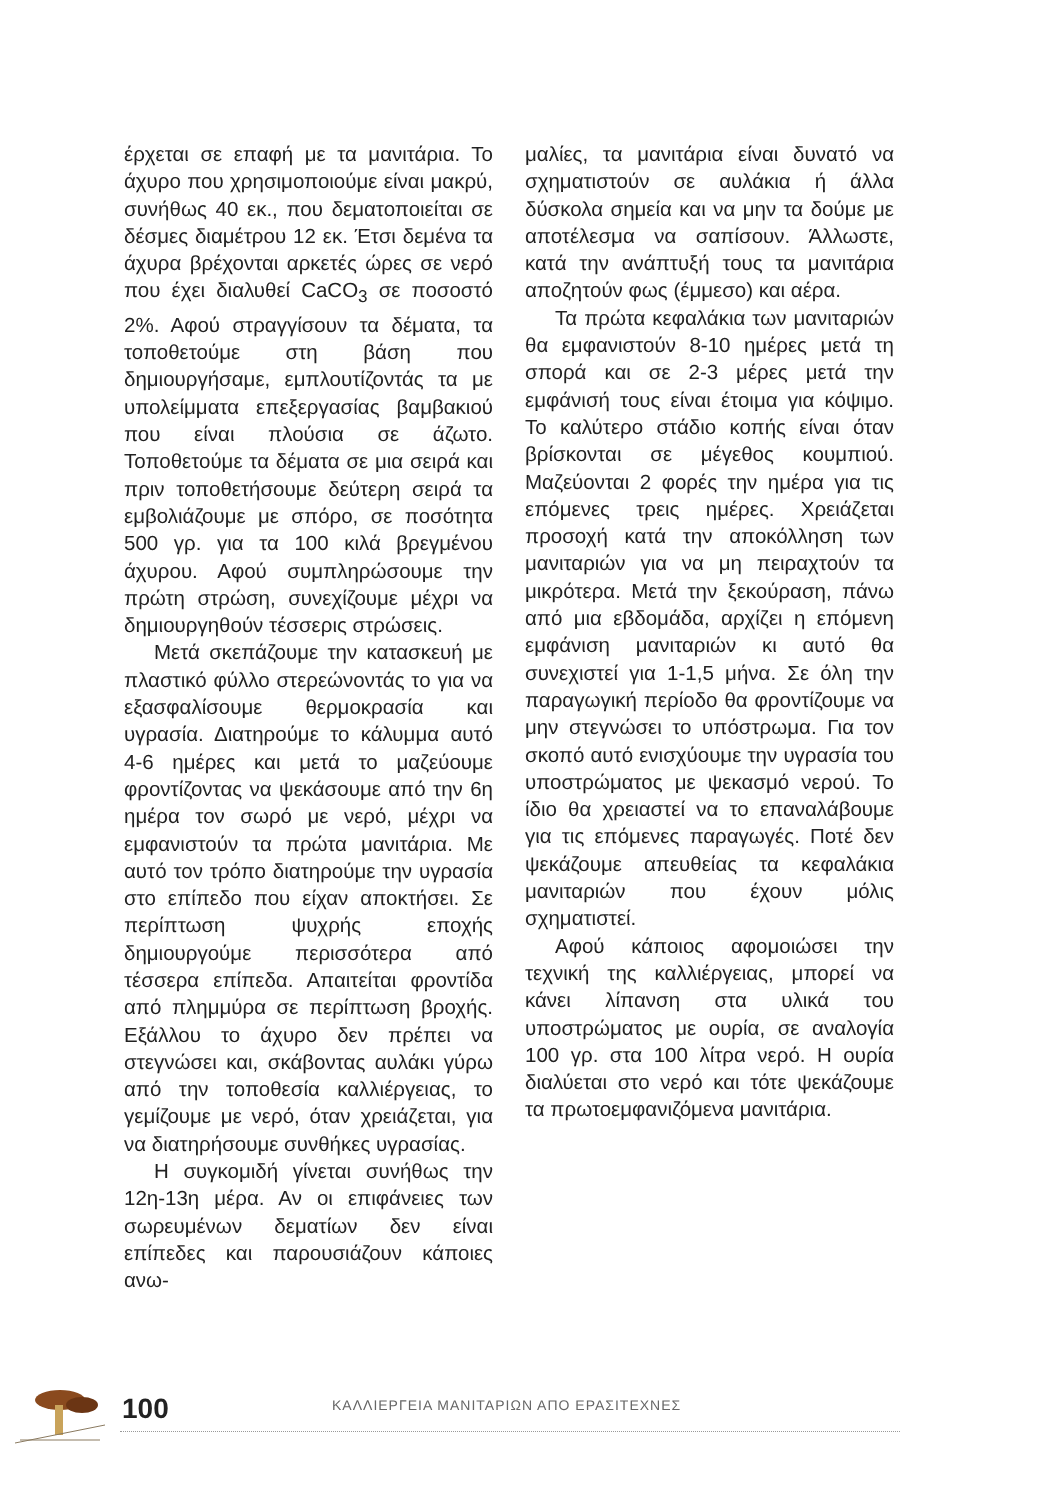έρχεται σε επαφή με τα μανιτάρια. Το άχυρο που χρησιμοποιούμε είναι μακρύ, συνήθως 40 εκ., που δεματοποιείται σε δέσμες διαμέτρου 12 εκ. Έτσι δεμένα τα άχυρα βρέχονται αρκετές ώρες σε νερό που έχει διαλυθεί CaCO<sub>3</sub> σε ποσοστό 2%. Αφού στραγγίσουν τα δέματα, τα τοποθετούμε στη βάση που δημιουργήσαμε, εμπλουτίζοντάς τα με υπολείμματα επεξεργασίας βαμβακιού που είναι πλούσια σε άζωτο. Τοποθετούμε τα δέματα σε μια σειρά και πριν τοποθετήσουμε δεύτερη σειρά τα εμβολιάζουμε με σπόρο, σε ποσότητα 500 γρ. για τα 100 κιλά βρεγμένου άχυρου. Αφού συμπληρώσουμε την πρώτη στρώση, συνεχίζουμε μέχρι να δημιουργηθούν τέσσερις στρώσεις.
Μετά σκεπάζουμε την κατασκευή με πλαστικό φύλλο στερεώνοντάς το για να εξασφαλίσουμε θερμοκρασία και υγρασία. Διατηρούμε το κάλυμμα αυτό 4-6 ημέρες και μετά το μαζεύουμε φροντίζοντας να ψεκάσουμε από την 6η ημέρα τον σωρό με νερό, μέχρι να εμφανιστούν τα πρώτα μανιτάρια. Με αυτό τον τρόπο διατηρούμε την υγρασία στο επίπεδο που είχαν αποκτήσει. Σε περίπτωση ψυχρής εποχής δημιουργούμε περισσότερα από τέσσερα επίπεδα. Απαιτείται φροντίδα από πλημμύρα σε περίπτωση βροχής. Εξάλλου το άχυρο δεν πρέπει να στεγνώσει και, σκάβοντας αυλάκι γύρω από την τοποθεσία καλλιέργειας, το γεμίζουμε με νερό, όταν χρειάζεται, για να διατηρήσουμε συνθήκες υγρασίας.
Η συγκομιδή γίνεται συνήθως την 12η-13η μέρα. Αν οι επιφάνειες των σωρευμένων δεματίων δεν είναι επίπεδες και παρουσιάζουν κάποιες ανω-
μαλίες, τα μανιτάρια είναι δυνατό να σχηματιστούν σε αυλάκια ή άλλα δύσκολα σημεία και να μην τα δούμε με αποτέλεσμα να σαπίσουν. Άλλωστε, κατά την ανάπτυξή τους τα μανιτάρια αποζητούν φως (έμμεσο) και αέρα.
Τα πρώτα κεφαλάκια των μανιταριών θα εμφανιστούν 8-10 ημέρες μετά τη σπορά και σε 2-3 μέρες μετά την εμφάνισή τους είναι έτοιμα για κόψιμο. Το καλύτερο στάδιο κοπής είναι όταν βρίσκονται σε μέγεθος κουμπιού. Μαζεύονται 2 φορές την ημέρα για τις επόμενες τρεις ημέρες. Χρειάζεται προσοχή κατά την αποκόλληση των μανιταριών για να μη πειραχτούν τα μικρότερα. Μετά την ξεκούραση, πάνω από μια εβδομάδα, αρχίζει η επόμενη εμφάνιση μανιταριών κι αυτό θα συνεχιστεί για 1-1,5 μήνα. Σε όλη την παραγωγική περίοδο θα φροντίζουμε να μην στεγνώσει το υπόστρωμα. Για τον σκοπό αυτό ενισχύουμε την υγρασία του υποστρώματος με ψεκασμό νερού. Το ίδιο θα χρειαστεί να το επαναλάβουμε για τις επόμενες παραγωγές. Ποτέ δεν ψεκάζουμε απευθείας τα κεφαλάκια μανιταριών που έχουν μόλις σχηματιστεί.
Αφού κάποιος αφομοιώσει την τεχνική της καλλιέργειας, μπορεί να κάνει λίπανση στα υλικά του υποστρώματος με ουρία, σε αναλογία 100 γρ. στα 100 λίτρα νερό. Η ουρία διαλύεται στο νερό και τότε ψεκάζουμε τα πρωτοεμφανιζόμενα μανιτάρια.
100
ΚΑΛΛΙΕΡΓΕΙΑ ΜΑΝΙΤΑΡΙΩΝ ΑΠΟ ΕΡΑΣΙΤΕΧΝΕΣ